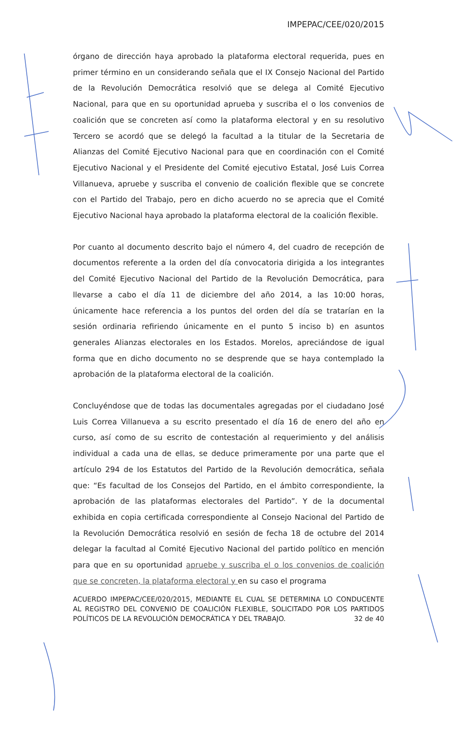IMPEPAC/CEE/020/2015
órgano de dirección haya aprobado la plataforma electoral requerida, pues en primer término en un considerando señala que el IX Consejo Nacional del Partido de la Revolución Democrática resolvió que se delega al Comité Ejecutivo Nacional, para que en su oportunidad aprueba y suscriba el o los convenios de coalición que se concreten así como la plataforma electoral y en su resolutivo Tercero se acordó que se delegó la facultad a la titular de la Secretaria de Alianzas del Comité Ejecutivo Nacional para que en coordinación con el Comité Ejecutivo Nacional y el Presidente del Comité ejecutivo Estatal, José Luis Correa Villanueva, apruebe y suscriba el convenio de coalición flexible que se concrete con el Partido del Trabajo, pero en dicho acuerdo no se aprecia que el Comité Ejecutivo Nacional haya aprobado la plataforma electoral de la coalición flexible.
Por cuanto al documento descrito bajo el número 4, del cuadro de recepción de documentos referente a la orden del día convocatoria dirigida a los integrantes del Comité Ejecutivo Nacional del Partido de la Revolución Democrática, para llevarse a cabo el día 11 de diciembre del año 2014, a las 10:00 horas, únicamente hace referencia a los puntos del orden del día se tratarían en la sesión ordinaria refiriendo únicamente en el punto 5 inciso b) en asuntos generales Alianzas electorales en los Estados. Morelos, apreciándose de igual forma que en dicho documento no se desprende que se haya contemplado la aprobación de la plataforma electoral de la coalición.
Concluyéndose que de todas las documentales agregadas por el ciudadano José Luis Correa Villanueva a su escrito presentado el día 16 de enero del año en curso, así como de su escrito de contestación al requerimiento y del análisis individual a cada una de ellas, se deduce primeramente por una parte que el artículo 294 de los Estatutos del Partido de la Revolución democrática, señala que: “Es facultad de los Consejos del Partido, en el ámbito correspondiente, la aprobación de las plataformas electorales del Partido”. Y de la documental exhibida en copia certificada correspondiente al Consejo Nacional del Partido de la Revolución Democrática resolvió en sesión de fecha 18 de octubre del 2014 delegar la facultad al Comité Ejecutivo Nacional del partido político en mención para que en su oportunidad apruebe y suscriba el o los convenios de coalición que se concreten, la plataforma electoral y en su caso el programa
ACUERDO IMPEPAC/CEE/020/2015, MEDIANTE EL CUAL SE DETERMINA LO CONDUCENTE AL REGISTRO DEL CONVENIO DE COALICIÓN FLEXIBLE, SOLICITADO POR LOS PARTIDOS POLÍTICOS DE LA REVOLUCIÓN DEMOCRÁTICA Y DEL TRABAJO. 32 de 40